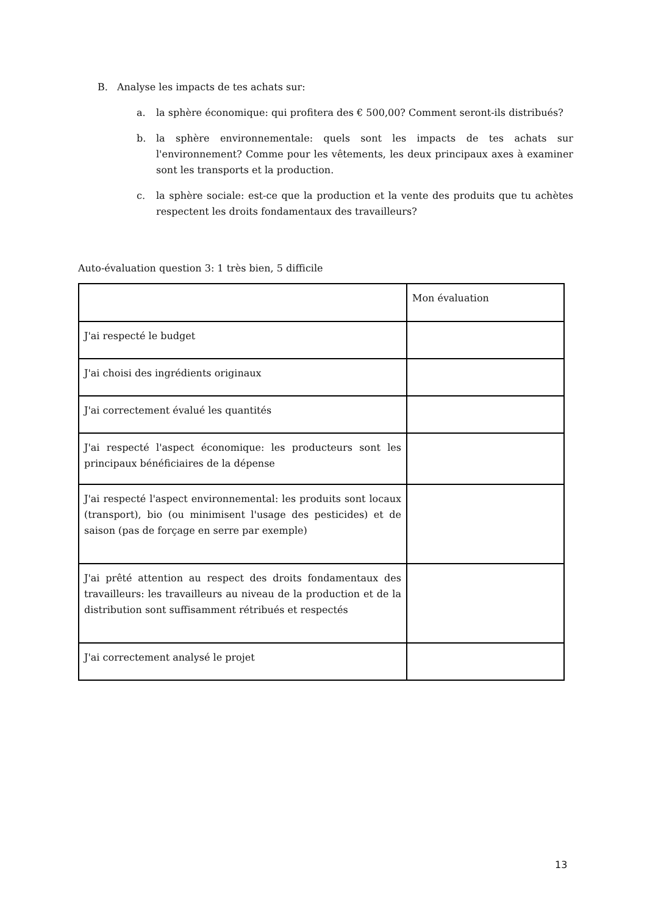B. Analyse les impacts de tes achats sur:
a. la sphère économique: qui profitera des € 500,00? Comment seront-ils distribués?
b. la sphère environnementale: quels sont les impacts de tes achats sur l'environnement? Comme pour les vêtements, les deux principaux axes à examiner sont les transports et la production.
c. la sphère sociale: est-ce que la production et la vente des produits que tu achètes respectent les droits fondamentaux des travailleurs?
Auto-évaluation question 3: 1 très bien, 5 difficile
| | Mon évaluation |
| J'ai respecté le budget | |
| J'ai choisi des ingrédients originaux | |
| J'ai correctement évalué les quantités | |
| J'ai respecté l'aspect économique: les producteurs sont les principaux bénéficiaires de la dépense | |
| J'ai respecté l'aspect environnemental: les produits sont locaux (transport), bio (ou minimisent l'usage des pesticides) et de saison (pas de forçage en serre par exemple) | |
| J'ai prêté attention au respect des droits fondamentaux des travailleurs: les travailleurs au niveau de la production et de la distribution sont suffisamment rétribués et respectés | |
| J'ai correctement analysé le projet | |
13